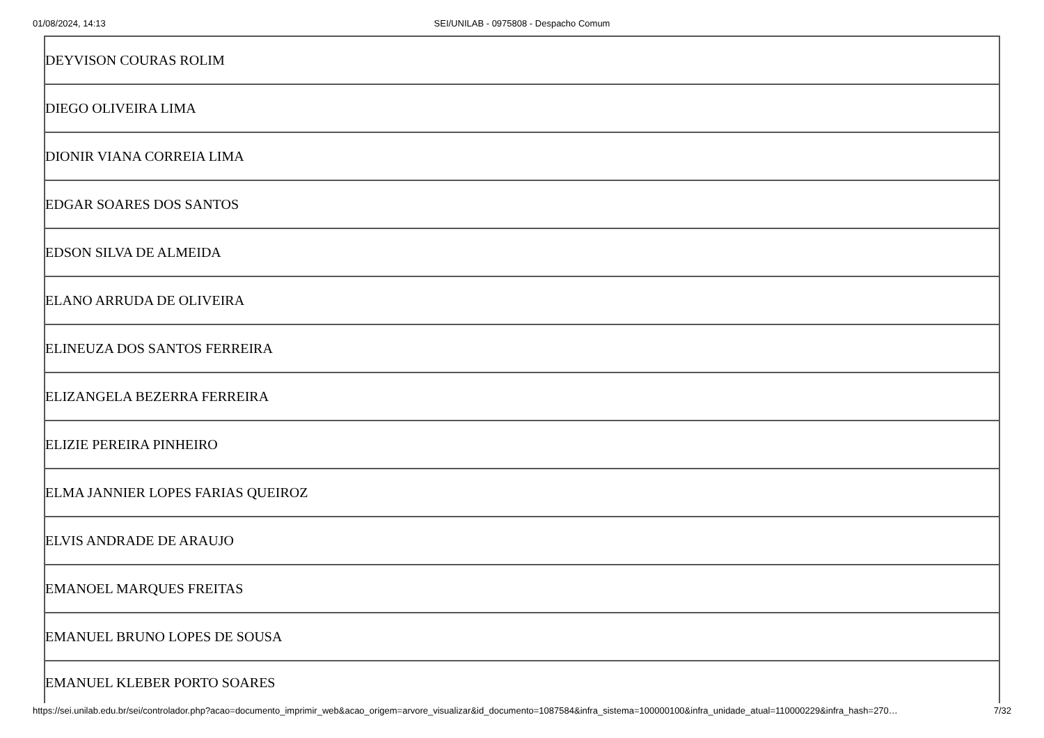01/08/2024, 14:13 SEI/UNILAB - 0975808 - Despacho Comum
| DEYVISON COURAS ROLIM |
| DIEGO OLIVEIRA LIMA |
| DIONIR VIANA CORREIA LIMA |
| EDGAR SOARES DOS SANTOS |
| EDSON SILVA DE ALMEIDA |
| ELANO ARRUDA DE OLIVEIRA |
| ELINEUZA DOS SANTOS FERREIRA |
| ELIZANGELA BEZERRA FERREIRA |
| ELIZIE PEREIRA PINHEIRO |
| ELMA JANNIER LOPES FARIAS QUEIROZ |
| ELVIS ANDRADE DE ARAUJO |
| EMANOEL MARQUES FREITAS |
| EMANUEL BRUNO LOPES DE SOUSA |
| EMANUEL KLEBER PORTO SOARES |
https://sei.unilab.edu.br/sei/controlador.php?acao=documento_imprimir_web&acao_origem=arvore_visualizar&id_documento=1087584&infra_sistema=100000100&infra_unidade_atual=110000229&infra_hash=270… 7/32